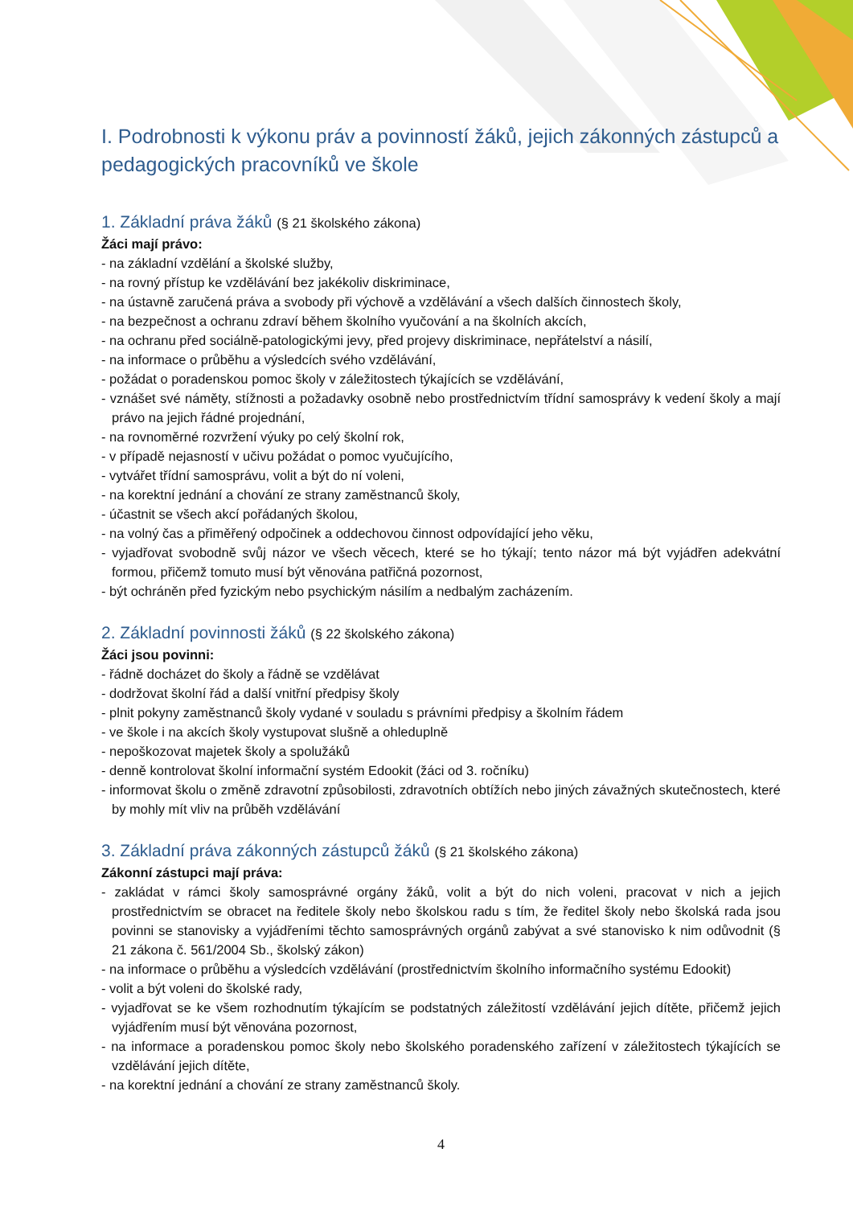I. Podrobnosti k výkonu práv a povinností žáků, jejich zákonných zástupců a pedagogických pracovníků ve škole
1. Základní práva žáků (§ 21 školského zákona)
Žáci mají právo:
- na základní vzdělání a školské služby,
- na rovný přístup ke vzdělávání bez jakékoliv diskriminace,
- na ústavně zaručená práva a svobody při výchově a vzdělávání a všech dalších činnostech školy,
- na bezpečnost a ochranu zdraví během školního vyučování a na školních akcích,
- na ochranu před sociálně-patologickými jevy, před projevy diskriminace, nepřátelství a násilí,
- na informace o průběhu a výsledcích svého vzdělávání,
- požádat o poradenskou pomoc školy v záležitostech týkajících se vzdělávání,
- vznášet své náměty, stížnosti a požadavky osobně nebo prostřednictvím třídní samosprávy k vedení školy a mají právo na jejich řádné projednání,
- na rovnoměrné rozvržení výuky po celý školní rok,
- v případě nejasností v učivu požádat o pomoc vyučujícího,
- vytvářet třídní samosprávu, volit a být do ní voleni,
- na korektní jednání a chování ze strany zaměstnanců školy,
- účastnit se všech akcí pořádaných školou,
- na volný čas a přiměřený odpočinek a oddechovou činnost odpovídající jeho věku,
- vyjadřovat svobodně svůj názor ve všech věcech, které se ho týkají; tento názor má být vyjádřen adekvátní formou, přičemž tomuto musí být věnována patřičná pozornost,
- být ochráněn před fyzickým nebo psychickým násilím a nedbalým zacházením.
2. Základní povinnosti žáků (§ 22 školského zákona)
Žáci jsou povinni:
- řádně docházet do školy a řádně se vzdělávat
- dodržovat školní řád a další vnitřní předpisy školy
- plnit pokyny zaměstnanců školy vydané v souladu s právními předpisy a školním řádem
- ve škole i na akcích školy vystupovat slušně a ohleduplně
- nepoškozovat majetek školy a spolužáků
- denně kontrolovat školní informační systém Edookit (žáci od 3. ročníku)
- informovat školu o změně zdravotní způsobilosti, zdravotních obtížích nebo jiných závažných skutečnostech, které by mohly mít vliv na průběh vzdělávání
3. Základní práva zákonných zástupců žáků (§ 21 školského zákona)
Zákonní zástupci mají práva:
- zakládat v rámci školy samosprávné orgány žáků, volit a být do nich voleni, pracovat v nich a jejich prostřednictvím se obracet na ředitele školy nebo školskou radu s tím, že ředitel školy nebo školská rada jsou povinni se stanovisky a vyjádřeními těchto samosprávných orgánů zabývat a své stanovisko k nim odůvodnit (§ 21 zákona č. 561/2004 Sb., školský zákon)
- na informace o průběhu a výsledcích vzdělávání (prostřednictvím školního informačního systému Edookit)
- volit a být voleni do školské rady,
- vyjadřovat se ke všem rozhodnutím týkajícím se podstatných záležitostí vzdělávání jejich dítěte, přičemž jejich vyjádřením musí být věnována pozornost,
- na informace a poradenskou pomoc školy nebo školského poradenského zařízení v záležitostech týkajících se vzdělávání jejich dítěte,
- na korektní jednání a chování ze strany zaměstnanců školy.
4